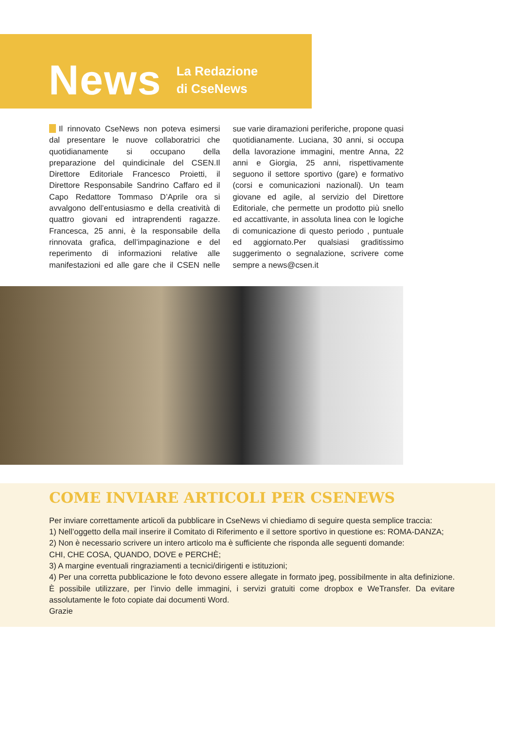News
La Redazione
di CseNews
Il rinnovato CseNews non poteva esimersi dal presentare le nuove collaboratrici che quotidianamente si occupano della preparazione del quindicinale del CSEN.Il Direttore Editoriale Francesco Proietti, il Direttore Responsabile Sandrino Caffaro ed il Capo Redattore Tommaso D’Aprile ora si avvalgono dell’entusiasmo e della creatività di quattro giovani ed intraprendenti ragazze. Francesca, 25 anni, è la responsabile della rinnovata grafica, dell’impaginazione e del reperimento di informazioni relative alle manifestazioni ed alle gare che il CSEN nelle sue varie diramazioni periferiche, propone quasi quotidianamente. Luciana, 30 anni, si occupa della lavorazione immagini, mentre Anna, 22 anni e Giorgia, 25 anni, rispettivamente seguono il settore sportivo (gare) e formativo (corsi e comunicazioni nazionali). Un team giovane ed agile, al servizio del Direttore Editoriale, che permette un prodotto più snello ed accattivante, in assoluta linea con le logiche di comunicazione di questo periodo , puntuale ed aggiornato.Per qualsiasi graditissimo suggerimento o segnalazione, scrivere come sempre a news@csen.it
COME INVIARE ARTICOLI PER CSENEWS
Per inviare correttamente articoli da pubblicare in CseNews vi chiediamo di seguire questa semplice traccia:
1) Nell’oggetto della mail inserire il Comitato di Riferimento e il settore sportivo in questione es: ROMA-DANZA;
2) Non è necessario scrivere un intero articolo ma è sufficiente che risponda alle seguenti domande:
CHI, CHE COSA, QUANDO, DOVE e PERCHÈ;
3) A margine eventuali ringraziamenti a tecnici/dirigenti e istituzioni;
4) Per una corretta pubblicazione le foto devono essere allegate in formato jpeg, possibilmente in alta definizione. È possibile utilizzare, per l’invio delle immagini, i servizi gratuiti come dropbox e WeTransfer. Da evitare assolutamente le foto copiate dai documenti Word.
Grazie